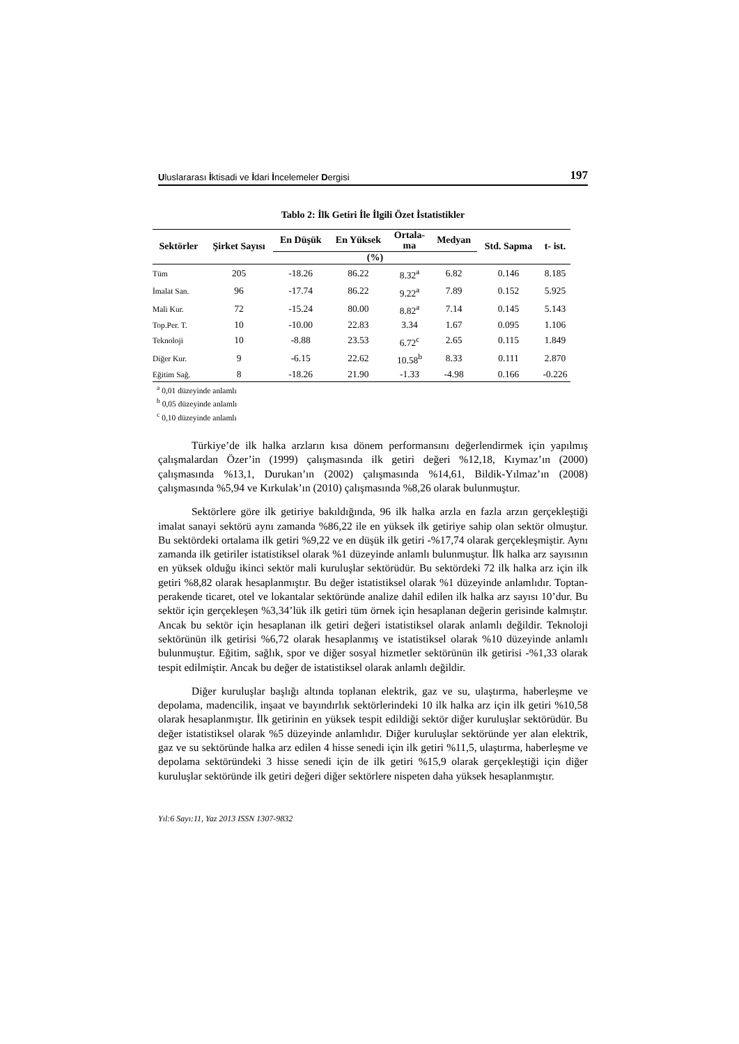Uluslararası İktisadi ve İdari İncelemeler Dergisi 197
Tablo 2: İlk Getiri İle İlgili Özet İstatistikler
| Sektörler | Şirket Sayısı | En Düşük | En Yüksek | Ortala- ma | Medyan | Std. Sapma | t- ist. |
| --- | --- | --- | --- | --- | --- | --- | --- |
| | | (%) | | | | | |
| Tüm | 205 | -18.26 | 86.22 | 8.32<sup>a</sup> | 6.82 | 0.146 | 8.185 |
| İmalat San. | 96 | -17.74 | 86.22 | 9.22<sup>a</sup> | 7.89 | 0.152 | 5.925 |
| Mali Kur. | 72 | -15.24 | 80.00 | 8.82<sup>a</sup> | 7.14 | 0.145 | 5.143 |
| Top.Per. T. | 10 | -10.00 | 22.83 | 3.34 | 1.67 | 0.095 | 1.106 |
| Teknoloji | 10 | -8.88 | 23.53 | 6.72<sup>c</sup> | 2.65 | 0.115 | 1.849 |
| Diğer Kur. | 9 | -6.15 | 22.62 | 10.58<sup>b</sup> | 8.33 | 0.111 | 2.870 |
| Eğitim Sağ. | 8 | -18.26 | 21.90 | -1.33 | -4.98 | 0.166 | -0.226 |
<sup>a</sup> 0,01 düzeyinde anlamlı
<sup>b</sup> 0,05 düzeyinde anlamlı
<sup>c</sup> 0,10 düzeyinde anlamlı
Türkiye’de ilk halka arzların kısa dönem performansını değerlendirmek için yapılmış çalışmalardan Özer’in (1999) çalışmasında ilk getiri değeri %12,18, Kıymaz’ın (2000) çalışmasında %13,1, Durukan’ın (2002) çalışmasında %14,61, Bildik-Yılmaz’ın (2008) çalışmasında %5,94 ve Kırkulak’ın (2010) çalışmasında %8,26 olarak bulunmuştur.
Sektörlere göre ilk getiriye bakıldığında, 96 ilk halka arzla en fazla arzın gerçekleştiği imalat sanayi sektörü aynı zamanda %86,22 ile en yüksek ilk getiriye sahip olan sektör olmuştur. Bu sektördeki ortalama ilk getiri %9,22 ve en düşük ilk getiri -%17,74 olarak gerçekleşmiştir. Aynı zamanda ilk getiriler istatistiksel olarak %1 düzeyinde anlamlı bulunmuştur. İlk halka arz sayısının en yüksek olduğu ikinci sektör mali kuruluşlar sektörüdür. Bu sektördeki 72 ilk halka arz için ilk getiri %8,82 olarak hesaplanmıştır. Bu değer istatistiksel olarak %1 düzeyinde anlamlıdır. Toptan-perakende ticaret, otel ve lokantalar sektöründe analize dahil edilen ilk halka arz sayısı 10’dur. Bu sektör için gerçekleşen %3,34’lük ilk getiri tüm örnek için hesaplanan değerin gerisinde kalmıştır. Ancak bu sektör için hesaplanan ilk getiri değeri istatistiksel olarak anlamlı değildir. Teknoloji sektörünün ilk getirisi %6,72 olarak hesaplanmış ve istatistiksel olarak %10 düzeyinde anlamlı bulunmuştur. Eğitim, sağlık, spor ve diğer sosyal hizmetler sektörünün ilk getirisi -%1,33 olarak tespit edilmiştir. Ancak bu değer de istatistiksel olarak anlamlı değildir.
Diğer kuruluşlar başlığı altında toplanan elektrik, gaz ve su, ulaştırma, haberleşme ve depolama, madencilik, inşaat ve bayındırlık sektörlerindeki 10 ilk halka arz için ilk getiri %10,58 olarak hesaplanmıştır. İlk getirinin en yüksek tespit edildiği sektör diğer kuruluşlar sektörüdür. Bu değer istatistiksel olarak %5 düzeyinde anlamlıdır. Diğer kuruluşlar sektöründe yer alan elektrik, gaz ve su sektöründe halka arz edilen 4 hisse senedi için ilk getiri %11,5, ulaştırma, haberleşme ve depolama sektöründeki 3 hisse senedi için de ilk getiri %15,9 olarak gerçekleştiği için diğer kuruluşlar sektöründe ilk getiri değeri diğer sektörlere nispeten daha yüksek hesaplanmıştır.
Yıl:6 Sayı:11, Yaz 2013 ISSN 1307-9832